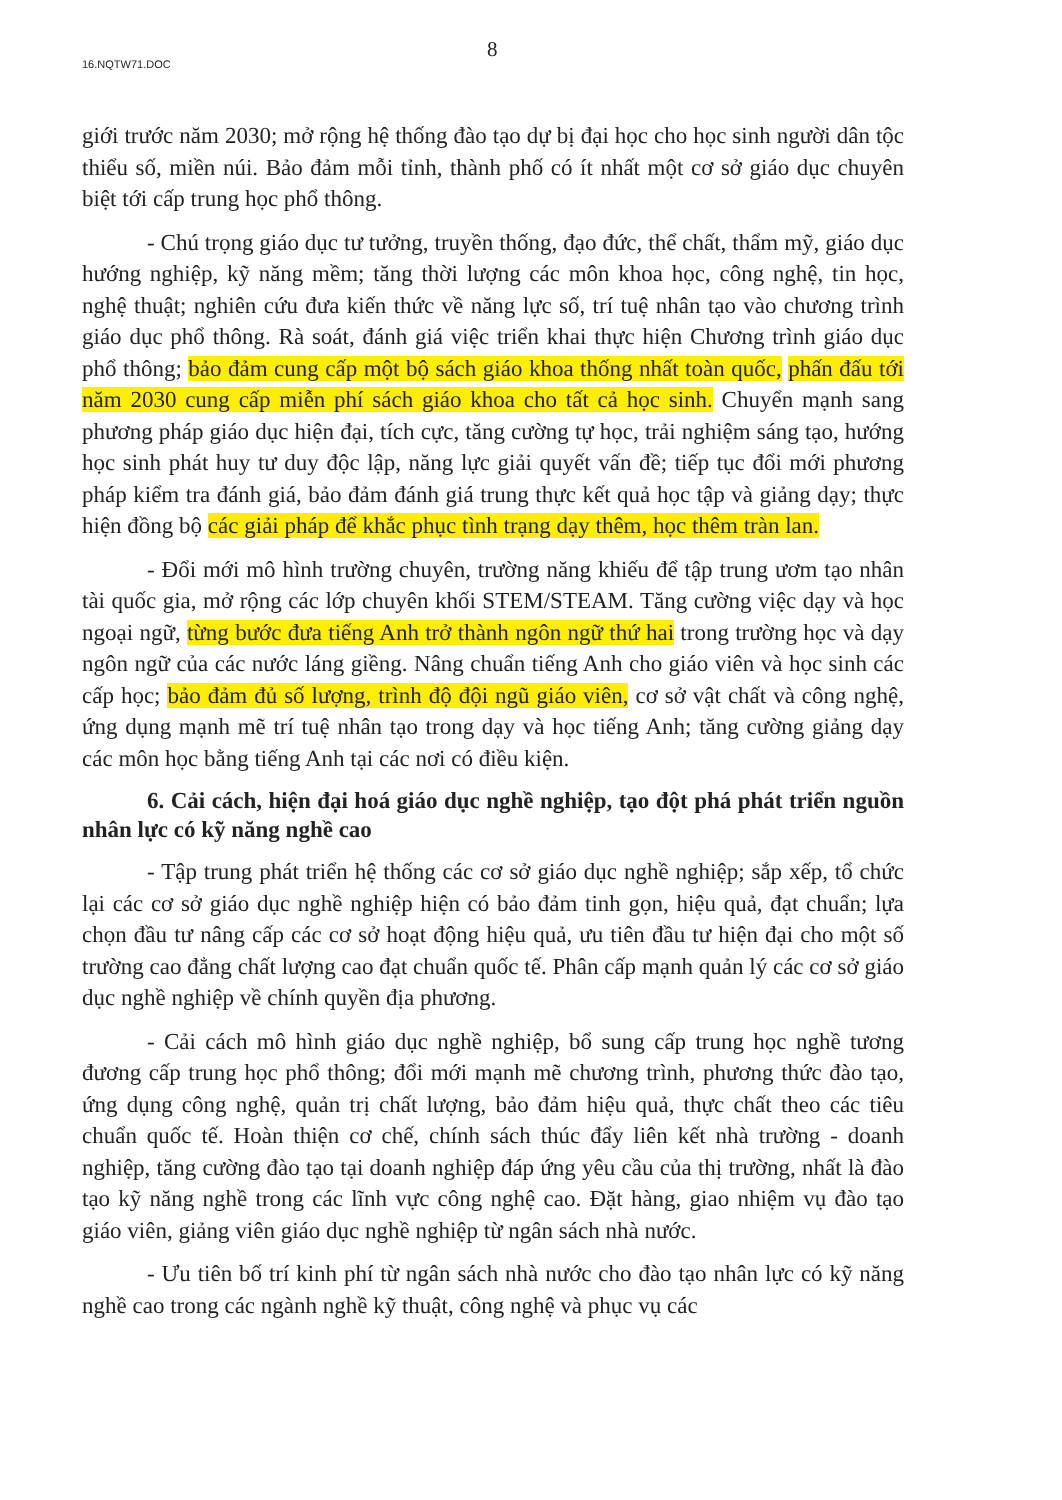16.NQTW71.DOC 8
giới trước năm 2030; mở rộng hệ thống đào tạo dự bị đại học cho học sinh người dân tộc thiểu số, miền núi. Bảo đảm mỗi tỉnh, thành phố có ít nhất một cơ sở giáo dục chuyên biệt tới cấp trung học phổ thông.
- Chú trọng giáo dục tư tưởng, truyền thống, đạo đức, thể chất, thẩm mỹ, giáo dục hướng nghiệp, kỹ năng mềm; tăng thời lượng các môn khoa học, công nghệ, tin học, nghệ thuật; nghiên cứu đưa kiến thức về năng lực số, trí tuệ nhân tạo vào chương trình giáo dục phổ thông. Rà soát, đánh giá việc triển khai thực hiện Chương trình giáo dục phổ thông; bảo đảm cung cấp một bộ sách giáo khoa thống nhất toàn quốc, phấn đấu tới năm 2030 cung cấp miễn phí sách giáo khoa cho tất cả học sinh. Chuyển mạnh sang phương pháp giáo dục hiện đại, tích cực, tăng cường tự học, trải nghiệm sáng tạo, hướng học sinh phát huy tư duy độc lập, năng lực giải quyết vấn đề; tiếp tục đổi mới phương pháp kiểm tra đánh giá, bảo đảm đánh giá trung thực kết quả học tập và giảng dạy; thực hiện đồng bộ các giải pháp để khắc phục tình trạng dạy thêm, học thêm tràn lan.
- Đổi mới mô hình trường chuyên, trường năng khiếu để tập trung ươm tạo nhân tài quốc gia, mở rộng các lớp chuyên khối STEM/STEAM. Tăng cường việc dạy và học ngoại ngữ, từng bước đưa tiếng Anh trở thành ngôn ngữ thứ hai trong trường học và dạy ngôn ngữ của các nước láng giềng. Nâng chuẩn tiếng Anh cho giáo viên và học sinh các cấp học; bảo đảm đủ số lượng, trình độ đội ngũ giáo viên, cơ sở vật chất và công nghệ, ứng dụng mạnh mẽ trí tuệ nhân tạo trong dạy và học tiếng Anh; tăng cường giảng dạy các môn học bằng tiếng Anh tại các nơi có điều kiện.
6. Cải cách, hiện đại hoá giáo dục nghề nghiệp, tạo đột phá phát triển nguồn nhân lực có kỹ năng nghề cao
- Tập trung phát triển hệ thống các cơ sở giáo dục nghề nghiệp; sắp xếp, tổ chức lại các cơ sở giáo dục nghề nghiệp hiện có bảo đảm tinh gọn, hiệu quả, đạt chuẩn; lựa chọn đầu tư nâng cấp các cơ sở hoạt động hiệu quả, ưu tiên đầu tư hiện đại cho một số trường cao đẳng chất lượng cao đạt chuẩn quốc tế. Phân cấp mạnh quản lý các cơ sở giáo dục nghề nghiệp về chính quyền địa phương.
- Cải cách mô hình giáo dục nghề nghiệp, bổ sung cấp trung học nghề tương đương cấp trung học phổ thông; đổi mới mạnh mẽ chương trình, phương thức đào tạo, ứng dụng công nghệ, quản trị chất lượng, bảo đảm hiệu quả, thực chất theo các tiêu chuẩn quốc tế. Hoàn thiện cơ chế, chính sách thúc đẩy liên kết nhà trường - doanh nghiệp, tăng cường đào tạo tại doanh nghiệp đáp ứng yêu cầu của thị trường, nhất là đào tạo kỹ năng nghề trong các lĩnh vực công nghệ cao. Đặt hàng, giao nhiệm vụ đào tạo giáo viên, giảng viên giáo dục nghề nghiệp từ ngân sách nhà nước.
- Ưu tiên bố trí kinh phí từ ngân sách nhà nước cho đào tạo nhân lực có kỹ năng nghề cao trong các ngành nghề kỹ thuật, công nghệ và phục vụ các